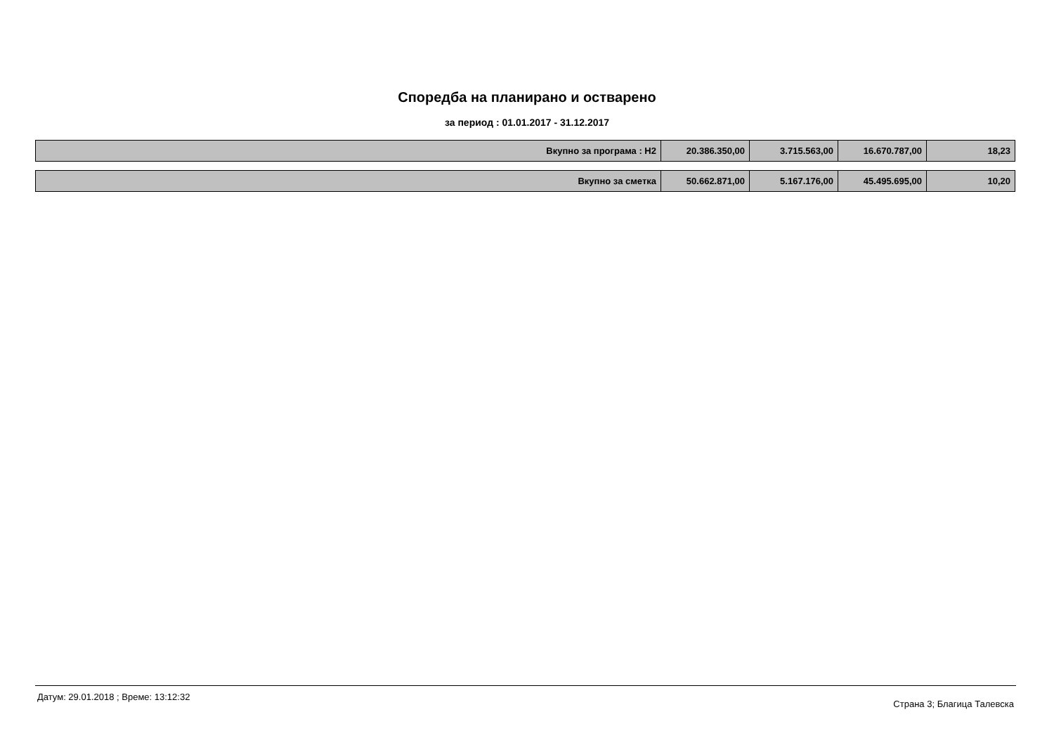Споредба на планирано и остварено
за период : 01.01.2017 - 31.12.2017
| Вкупно за програма : H2 | 20.386.350,00 | 3.715.563,00 | 16.670.787,00 | 18,23 |
| Вкупно за сметка | 50.662.871,00 | 5.167.176,00 | 45.495.695,00 | 10,20 |
Датум: 29.01.2018 ; Време: 13:12:32 Страна 3; Благица Талевска